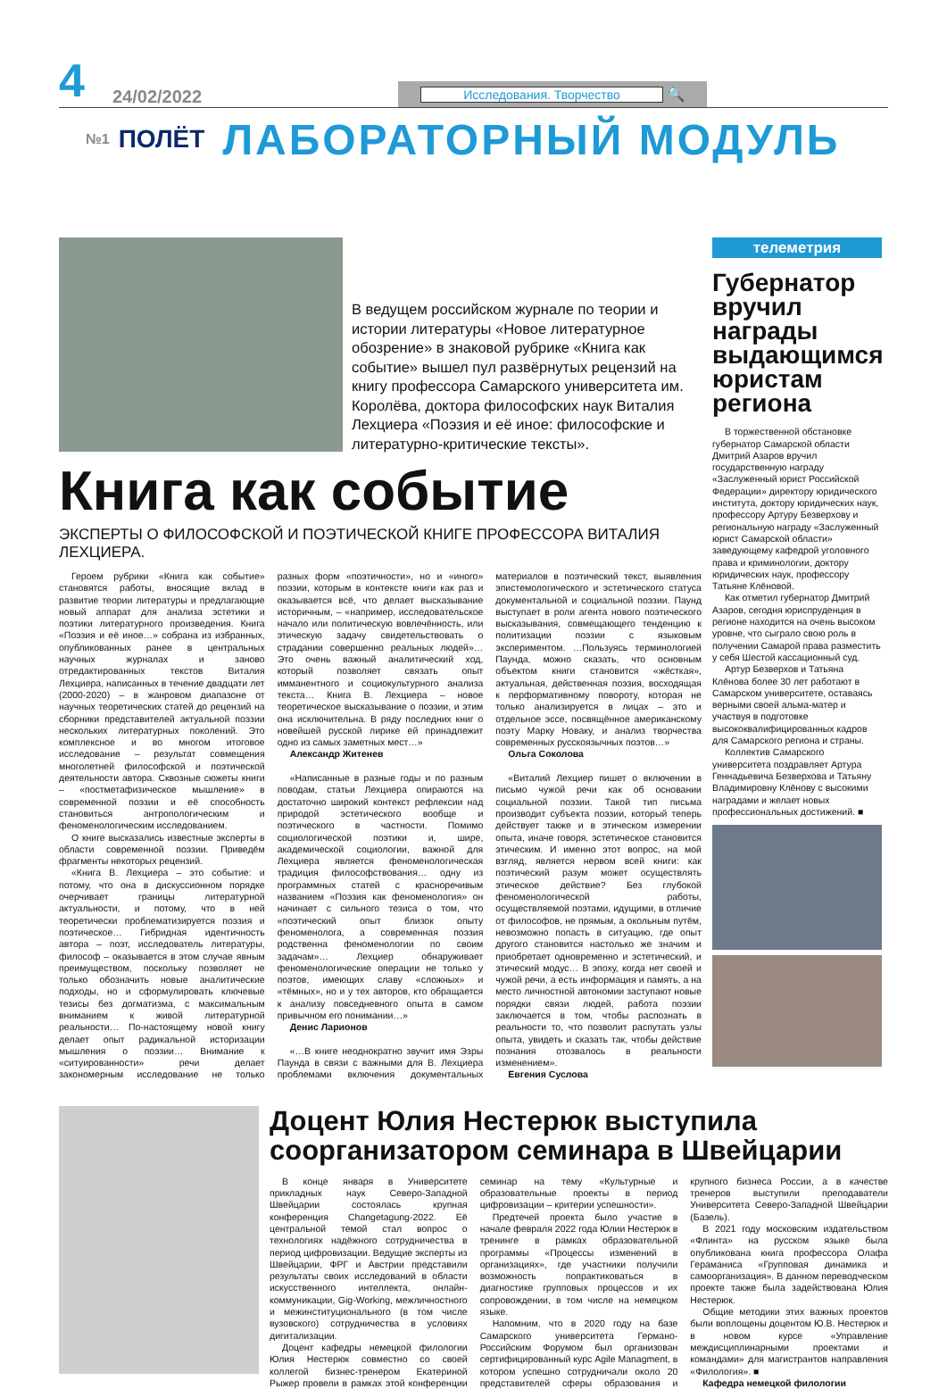4
24/02/2022
Исследования. Творчество 🔍
№1 ПОЛЁТ ЛАБОРАТОРНЫЙ МОДУЛЬ
В ведущем российском журнале по теории и истории литературы «Новое литературное обозрение» в знаковой рубрике «Книга как событие» вышел пул развёрнутых рецензий на книгу профессора Самарского университета им. Королёва, доктора философских наук Виталия Лехциера «Поэзия и её иное: философские и литературно-критические тексты».
Книга как событие
ЭКСПЕРТЫ О ФИЛОСОФСКОЙ И ПОЭТИЧЕСКОЙ КНИГЕ ПРОФЕССОРА ВИТАЛИЯ ЛЕХЦИЕРА.
Героем рубрики «Книга как событие» становятся работы, вносящие вклад в развитие теории литературы и предлагающие новый аппарат для анализа эстетики и поэтики литературного произведения. Книга «Поэзия и её иное…» собрана из избранных, опубликованных ранее в центральных научных журналах и заново отредактированных текстов Виталия Лехциера, написанных в течение двадцати лет (2000-2020) – в жанровом диапазоне от научных теоретических статей до рецензий на сборники представителей актуальной поэзии нескольких литературных поколений. Это комплексное и во многом итоговое исследование – результат совмещения многолетней философской и поэтической деятельности автора. Сквозные сюжеты книги – «постметафизическое мышление» в современной поэзии и её способность становиться антропологическим и феноменологическим исследованием.
О книге высказались известные эксперты в области современной поэзии. Приведём фрагменты некоторых рецензий.
«Книга В. Лехциера – это событие: и потому, что она в дискуссионном порядке очерчивает границы литературной актуальности, и потому, что в ней теоретически проблематизируется поэзия и поэтическое… Гибридная идентичность автора – поэт, исследователь литературы, философ – оказывается в этом случае явным преимуществом, поскольку позволяет не только обозначить новые аналитические подходы, но и сформулировать ключевые тезисы без догматизма, с максимальным вниманием к живой литературной реальности… По-настоящему новой книгу делает опыт радикальной историзации мышления о поэзии… Внимание к «ситуированности» речи делает закономерным исследование не только разных форм «поэтичности», но и «иного» поэзии, которым в контексте книги как раз и оказывается всё, что делает высказывание историчным, – «например, исследовательское начало или политическую вовлечённость, или этическую задачу свидетельствовать о страдании совершенно реальных людей»… Это очень важный аналитический ход, который позволяет связать опыт имманентного и социокультурного анализа текста… Книга В. Лехциера – новое теоретическое высказывание о поэзии, и этим она исключительна. В ряду последних книг о новейшей русской лирике ей принадлежит одно из самых заметных мест…»
Александр Житенев
«Написанные в разные годы и по разным поводам, статьи Лехциера опираются на достаточно широкий контекст рефлексии над природой эстетического вообще и поэтического в частности. Помимо социологической поэтики и, шире, академической социологии, важной для Лехциера является феноменологическая традиция философствования… одну из программных статей с красноречивым названием «Поэзия как феноменология» он начинает с сильного тезиса о том, что «поэтический опыт близок опыту феноменолога, а современная поэзия родственна феноменологии по своим задачам»… Лехциер обнаруживает феноменологические операции не только у поэтов, имеющих славу «сложных» и «тёмных», но и у тех авторов, кто обращается к анализу повседневного опыта в самом привычном его понимании…»
Денис Ларионов
«…В книге неоднократно звучит имя Эзры Паунда в связи с важными для В. Лехциера проблемами включения документальных материалов в поэтический текст, выявления эпистемологического и эстетического статуса документальной и социальной поэзии. Паунд выступает в роли агента нового поэтического высказывания, совмещающего тенденцию к политизации поэзии с языковым экспериментом. …Пользуясь терминологией Паунда, можно сказать, что основным объектом книги становится «жёсткая», актуальная, действенная поэзия, восходящая к перформативному повороту, которая не только анализируется в лицах – это и отдельное эссе, посвящённое американскому поэту Марку Новаку, и анализ творчества современных русскоязычных поэтов…»
Ольга Соколова
«Виталий Лехциер пишет о включении в письмо чужой речи как об основании социальной поэзии. Такой тип письма производит субъекта поэзии, который теперь действует также и в этическом измерении опыта, иначе говоря, эстетическое становится этическим. И именно этот вопрос, на мой взгляд, является нервом всей книги: как поэтический разум может осуществлять этическое действие? Без глубокой феноменологической работы, осуществляемой поэтами, идущими, в отличие от философов, не прямым, а окольным путём, невозможно попасть в ситуацию, где опыт другого становится настолько же значим и приобретает одновременно и эстетический, и этический модус… В эпоху, когда нет своей и чужой речи, а есть информация и память, а на место личностной автономии заступают новые порядки связи людей, работа поэзии заключается в том, чтобы распознать в реальности то, что позволит распутать узлы опыта, увидеть и сказать так, чтобы действие познания отозвалось в реальности изменением».
Евгения Суслова
телеметрия
Губернатор вручил награды выдающимся юристам региона
В торжественной обстановке губернатор Самарской области Дмитрий Азаров вручил государственную награду «Заслуженный юрист Российской Федерации» директору юридического института, доктору юридических наук, профессору Артуру Безверхову и региональную награду «Заслуженный юрист Самарской области» заведующему кафедрой уголовного права и криминологии, доктору юридических наук, профессору Татьяне Клёновой.
Как отметил губернатор Дмитрий Азаров, сегодня юриспруденция в регионе находится на очень высоком уровне, что сыграло свою роль в получении Самарой права разместить у себя Шестой кассационный суд.
Артур Безверхов и Татьяна Клёнова более 30 лет работают в Самарском университете, оставаясь верными своей альма-матер и участвуя в подготовке высококвалифицированных кадров для Самарского региона и страны.
Коллектив Самарского университета поздравляет Артура Геннадьевича Безверхова и Татьяну Владимировну Клёнову с высокими наградами и желает новых профессиональных достижений. ■
Доцент Юлия Нестерюк выступила соорганизатором семинара в Швейцарии
В конце января в Университете прикладных наук Северо-Западной Швейцарии состоялась крупная конференция Changetagung-2022. Её центральной темой стал вопрос о технологиях надёжного сотрудничества в период цифровизации. Ведущие эксперты из Швейцарии, ФРГ и Австрии представили результаты своих исследований в области искусственного интеллекта, онлайн-коммуникации, Gig-Working, межличностного и межинституционального (в том числе вузовского) сотрудничества в условиях дигитализации.
Доцент кафедры немецкой филологии Юлия Нестерюк совместно со своей коллегой бизнес-тренером Екатериной Рыжер провели в рамках этой конференции семинар на тему «Культурные и образовательные проекты в период цифровизации – критерии успешности».
Предтечей проекта было участие в начале февраля 2022 года Юлии Нестерюк в тренинге в рамках образовательной программы «Процессы изменений в организациях», где участники получили возможность попрактиковаться в диагностике групповых процессов и их сопровождении, в том числе на немецком языке.
Напомним, что в 2020 году на базе Самарского университета Германо-Российским Форумом был организован сертифицированный курс Agile Managment, в котором успешно сотрудничали около 20 представителей сферы образования и крупного бизнеса России, а в качестве тренеров выступили преподаватели Университета Северо-Западной Швейцарии (Базель).
В 2021 году московским издательством «Флинта» на русском языке была опубликована книга профессора Олафа Гераманиса «Групповая динамика и самоорганизация». В данном переводческом проекте также была задействована Юлия Нестерюк.
Общие методики этих важных проектов были воплощены доцентом Ю.В. Нестерюк и в новом курсе «Управление междисциплинарными проектами и командами» для магистрантов направления «Филология». ■
Кафедра немецкой филологии